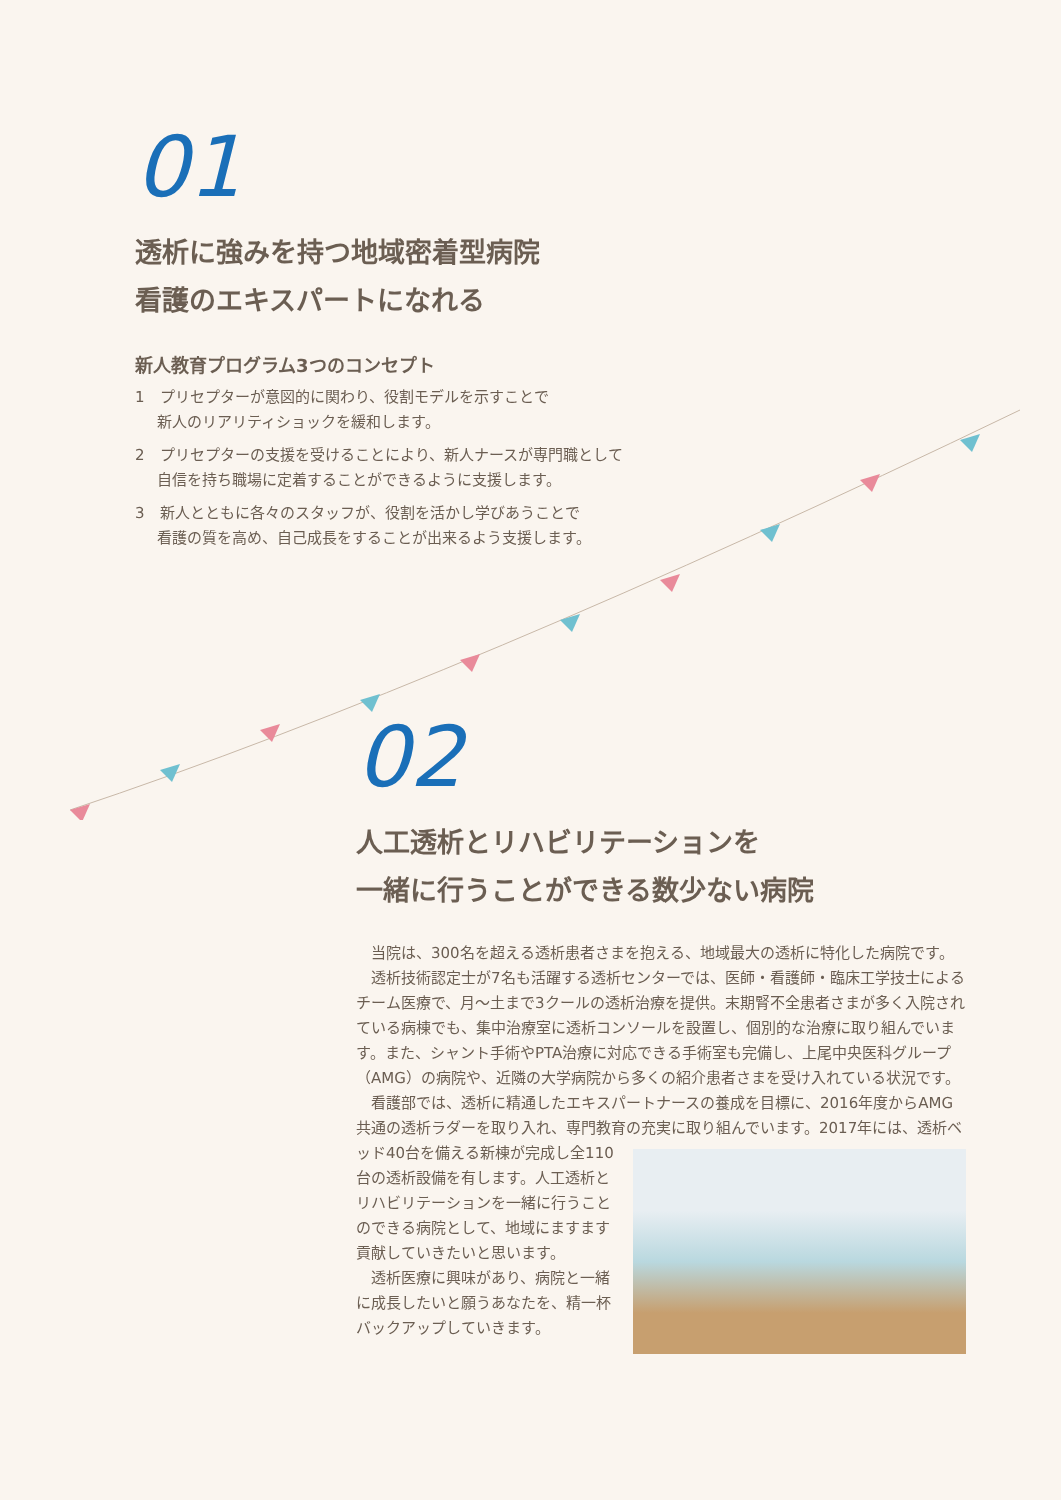01
透析に強みを持つ地域密着型病院
看護のエキスパートになれる
新人教育プログラム3つのコンセプト
1　プリセプターが意図的に関わり、役割モデルを示すことで
新人のリアリティショックを緩和します。
2　プリセプターの支援を受けることにより、新人ナースが専門職として
自信を持ち職場に定着することができるように支援します。
3　新人とともに各々のスタッフが、役割を活かし学びあうことで
看護の質を高め、自己成長をすることが出来るよう支援します。
02
人工透析とリハビリテーションを
一緒に行うことができる数少ない病院
当院は、300名を超える透析患者さまを抱える、地域最大の透析に特化した病院です。
透析技術認定士が7名も活躍する透析センターでは、医師・看護師・臨床工学技士によるチーム医療で、月〜土まで3クールの透析治療を提供。末期腎不全患者さまが多く入院されている病棟でも、集中治療室に透析コンソールを設置し、個別的な治療に取り組んでいます。また、シャント手術やPTA治療に対応できる手術室も完備し、上尾中央医科グループ（AMG）の病院や、近隣の大学病院から多くの紹介患者さまを受け入れている状況です。
看護部では、透析に精通したエキスパートナースの養成を目標に、2016年度からAMG共通の透析ラダーを取り入れ、専門教育の充実に取り組んでいます。2017年 には、透析ベッド40台を備える新棟が完成し全110台の透析設備を有します。人工透析とリハビリテーションを一緒に行うことのできる病院として、地域にますます貢献していきたいと思います。
透析医療に興味があり、病院と一緒に成長したいと願うあなたを、精一杯バックアップしていきます。